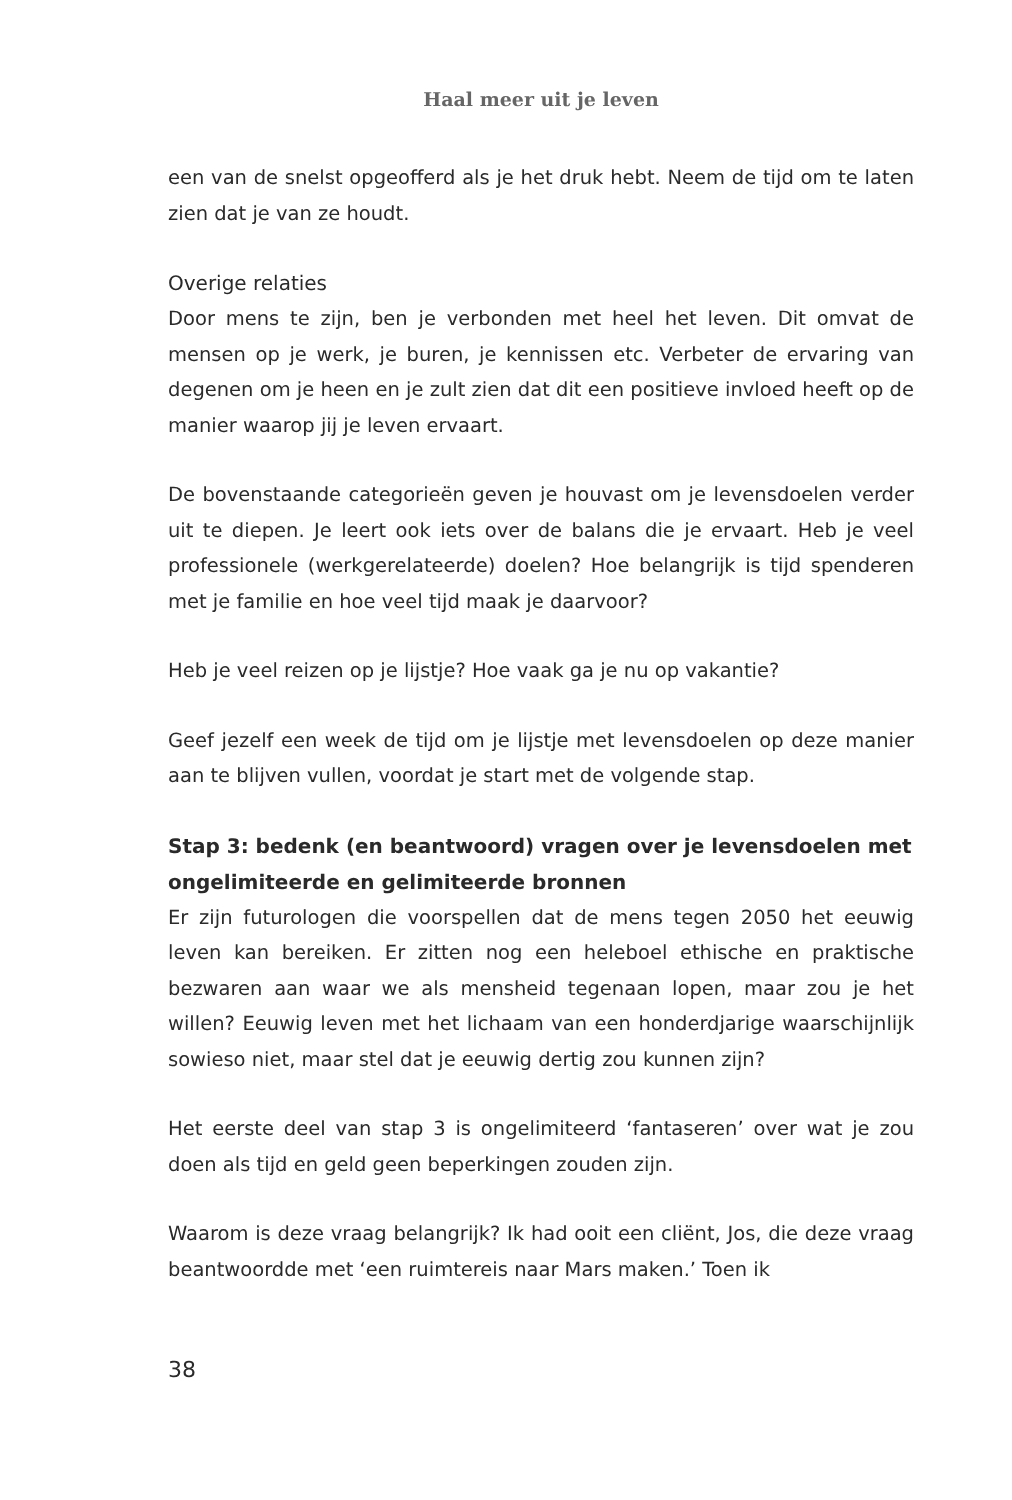Haal meer uit je leven
een van de snelst opgeofferd als je het druk hebt. Neem de tijd om te laten zien dat je van ze houdt.
Overige relaties
Door mens te zijn, ben je verbonden met heel het leven. Dit omvat de mensen op je werk, je buren, je kennissen etc. Verbeter de ervaring van degenen om je heen en je zult zien dat dit een positieve invloed heeft op de manier waarop jij je leven ervaart.
De bovenstaande categorieën geven je houvast om je levensdoelen verder uit te diepen. Je leert ook iets over de balans die je ervaart. Heb je veel professionele (werkgerelateerde) doelen? Hoe belangrijk is tijd spenderen met je familie en hoe veel tijd maak je daarvoor?
Heb je veel reizen op je lijstje? Hoe vaak ga je nu op vakantie?
Geef jezelf een week de tijd om je lijstje met levensdoelen op deze manier aan te blijven vullen, voordat je start met de volgende stap.
Stap 3: bedenk (en beantwoord) vragen over je levensdoelen met ongelimiteerde en gelimiteerde bronnen
Er zijn futurologen die voorspellen dat de mens tegen 2050 het eeuwig leven kan bereiken. Er zitten nog een heleboel ethische en praktische bezwaren aan waar we als mensheid tegenaan lopen, maar zou je het willen? Eeuwig leven met het lichaam van een honderdjarige waarschijnlijk sowieso niet, maar stel dat je eeuwig dertig zou kunnen zijn?
Het eerste deel van stap 3 is ongelimiteerd ‘fantaseren’ over wat je zou doen als tijd en geld geen beperkingen zouden zijn.
Waarom is deze vraag belangrijk? Ik had ooit een cliënt, Jos, die deze vraag beantwoordde met ‘een ruimtereis naar Mars maken.’ Toen ik
38